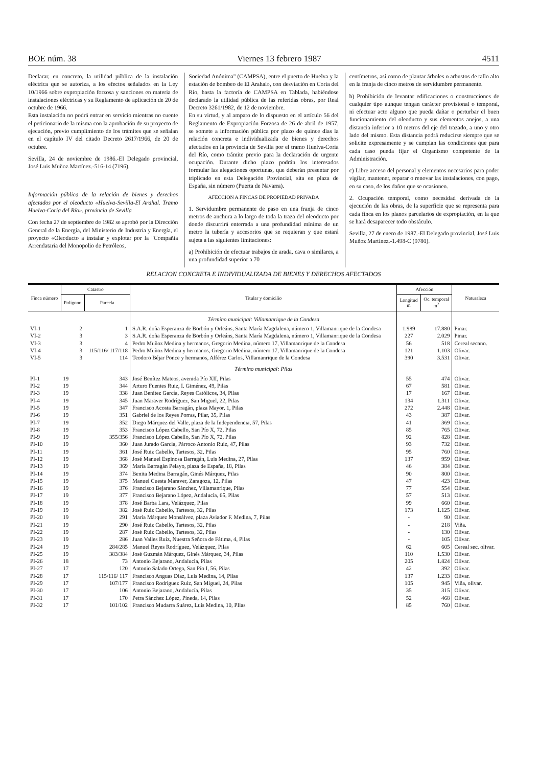BOE núm. 38 Viernes 13 febrero 1987 4511
Declarar, en concreto, la utilidad pública de la instalación eléctrica que se autoriza, a los efectos señalados en la Ley 10/1966 sobre expropiación forzosa y sanciones en materia de instalaciones eléctricas y su Reglamento de aplicación de 20 de octubre de 1966.
Esta instalación no podrá entrar en servicio mientras no cuente el peticionario de la misma con la aprobación de su proyecto de ejecución, previo cumplimiento de los trámites que se señalan en el capítulo IV del citado Decreto 2617/1966, de 20 de octubre.
Sevilla, 24 de noviembre de 1986.-El Delegado provincial, José Luis Muñoz Martínez.-516-14 (7196).
Información pública de la relación de bienes y derechos afectados por el oleoducto «Huelva-Sevilla-El Arahal. Tramo Huelva-Coria del Río», provincia de Sevilla
Con fecha 27 de septiembre de 1982 se aprobó por la Dirección General de la Energía, del Ministerio de Industria y Energía, el proyecto «Oleoducto a instalar y explotar por la "Compañía Arrendataria del Monopolio de Petróleos,
Sociedad Anónima" (CAMPSA), entre el puerto de Huelva y la estación de bombeo de El Arahal», con desviación en Coria del Río, hasta la factoría de CAMPSA en Tablada, habiéndose declarado la utilidad pública de las referidas obras, por Real Decreto 3261/1982, de 12 de noviembre.
En su virtud, y al amparo de lo dispuesto en el artículo 56 del Reglamento de Expropiación Forzosa de 26 de abril de 1957, se somete a información pública por plazo de quince días la relación concreta e individualizada de bienes y derechos afectados en la provincia de Sevilla por el tramo Huelva-Coria del Río, como trámite previo para la declaración de urgente ocupación. Durante dicho plazo podrán los interesados formular las alegaciones oportunas, que deberán presentar por triplicado en esta Delegación Provincial, sita en plaza de España, sin número (Puerta de Navarra).
AFECCION A FINCAS DE PROPIEDAD PRIVADA
1. Servidumbre permanente de paso en una franja de cinco metros de anchura a lo largo de toda la traza del oleoducto por donde discurrirá enterrada a una profundidad mínima de un metro la tubería y accesorios que se requieran y que estará sujeta a las siguientes limitaciones:
a) Prohibición de efectuar trabajos de arada, cava o similares, a una profundidad superior a 70
centímetros, así como de plantar árboles o arbustos de tallo alto en la franja de cinco metros de servidumbre permanente.
b) Prohibición de levantar edificaciones o construcciones de cualquier tipo aunque tengan carácter provisional o temporal, ni efectuar acto alguno que pueda dañar o perturbar el buen funcionamiento del oleoducto y sus elementos anejos, a una distancia inferior a 10 metros del eje del trazado, a uno y otro lado del mismo. Esta distancia podrá reducirse siempre que se solicite expresamente y se cumplan las condiciones que para cada caso pueda fijar el Organismo competente de la Administración.
c) Libre acceso del personal y elementos necesarios para poder vigilar, mantener, reparar o renovar las instalaciones, con pago, en su caso, de los daños que se ocasionen.
2. Ocupación temporal, como necesidad derivada de la ejecución de las obras, de la superficie que se representa para cada finca en los planos parcelarios de expropiación, en la que se hará desaparecer todo obstáculo.
Sevilla, 27 de enero de 1987.-El Delegado provincial, José Luis Muñoz Martínez.-1.498-C (9780).
RELACION CONCRETA E INDIVIDUALIZADA DE BIENES Y DERECHOS AFECTADOS
| Finca número | Catastro | | Titular y domicilio | Afección | | Naturaleza |
| --- | --- | --- | --- | --- | --- | --- |
| | Polígono | Parcela | | Longitud m | Oc. temporal m<sup>2</sup> | |
| | | | Término municipal: Villamanrique de la Condesa | | | |
| VI-1 | 2 | 1 | S.A.R. doña Esperanza de Borbón y Orleáns, Santa María Magdalena, número 1, Villamanrique de la Condesa | 1.989 | 17.880 | Pinar. |
| VI-2 | 3 | 3 | S.A.R. doña Esperanza de Borbón y Orleáns, Santa María Magdalena, número 1, Villamanrique de la Condesa | 227 | 2.029 | Pinar. |
| VI-3 | 3 | 4 | Pedro Muñoz Medina y hermanos, Gregorio Medina, número 17, Villamanrique de la Condesa | 56 | 518 | Cereal secano. |
| VI-4 | 3 | 115/116/ 117/118 | Pedro Muñoz Medina y hermanos, Gregorio Medina, número 17, Villamanrique de la Condesa | 121 | 1.103 | Olivar. |
| VI-5 | 3 | 114 | Teodoro Béjar Ponce y hermanos, Alférez Carlos, Villamanrique de la Condesa | 390 | 3.531 | Olivar. |
| | | | Término municipal: Pilas | | | |
| PI-1 | 19 | 343 | José Benítez Mateos, avenida Pío XII, Pilas | 55 | 474 | Olivar. |
| PI-2 | 19 | 344 | Arturo Fuentes Ruiz, I. Giménez, 49, Pilas | 67 | 581 | Olivar. |
| PI-3 | 19 | 338 | Juan Benítez García, Reyes Católicos, 34, Pilas | 17 | 167 | Olivar. |
| PI-4 | 19 | 345 | Juan Maraver Rodríguez, San Miguel, 22, Pilas | 134 | 1.311 | Olivar. |
| PI-5 | 19 | 347 | Francisco Acosta Barragán, plaza Mayor, 1, Pilas | 272 | 2.448 | Olivar. |
| PI-6 | 19 | 351 | Gabriel de los Reyes Porras, Pilar, 35, Pilas | 43 | 387 | Olivar. |
| PI-7 | 19 | 352 | Diego Márquez del Valle, plaza de la Independencia, 57, Pilas | 41 | 369 | Olivar. |
| PI-8 | 19 | 353 | Francisco López Cabello, San Pío X, 72, Pilas | 85 | 765 | Olivar. |
| PI-9 | 19 | 355/356 | Francisco López Cabello, San Pío X, 72, Pilas | 92 | 828 | Olivar. |
| PI-10 | 19 | 360 | Juan Jurado García, Párroco Antonio Ruiz, 47, Pilas | 93 | 732 | Olivar. |
| PI-11 | 19 | 361 | José Ruiz Cabello, Tartesos, 32, Pilas | 95 | 760 | Olivar. |
| PI-12 | 19 | 368 | José Manuel Espinosa Barragán, Luis Medina, 27, Pilas | 137 | 959 | Olivar. |
| PI-13 | 19 | 369 | María Barragán Pelayo, plaza de España, 18, Pilas | 46 | 384 | Olivar. |
| PI-14 | 19 | 374 | Benita Medina Barragán, Ginés Márquez, Pilas | 90 | 800 | Olivar. |
| PI-15 | 19 | 375 | Manuel Cuesta Maraver, Zaragoza, 12, Pilas | 47 | 423 | Olivar. |
| PI-16 | 19 | 376 | Francisco Bejarano Sánchez, Villamanrique, Pilas | 77 | 554 | Olivar. |
| PI-17 | 19 | 377 | Francisco Bejarano López, Andalucía, 65, Pilas | 57 | 513 | Olivar. |
| PI-18 | 19 | 378 | José Barba Lara, Velázquez, Pilas | 99 | 660 | Olivar. |
| PI-19 | 19 | 382 | José Ruiz Cabello, Tartesos, 32, Pilas | 173 | 1.125 | Olivar. |
| PI-20 | 19 | 291 | María Márquez Monsálvez, plaza Aviador F. Medina, 7, Pilas | - | 90 | Olivar. |
| PI-21 | 19 | 290 | José Ruiz Cabello, Tartesos, 32, Pilas | - | 218 | Viña. |
| PI-22 | 19 | 287 | José Ruiz Cabello, Tartesos, 32, Pilas | - | 130 | Olivar. |
| PI-23 | 19 | 286 | Juan Valles Ruiz, Nuestra Señora de Fátima, 4, Pilas | - | 105 | Olivar. |
| PI-24 | 19 | 284/285 | Manuel Reyes Rodríguez, Velázquez, Pilas | 62 | 605 | Cereal sec. olivar. |
| PI-25 | 19 | 383/384 | José Guzmán Márquez, Ginés Márquez, 34, Pilas | 110 | 1.530 | Olivar. |
| PI-26 | 18 | 73 | Antonio Bejarano, Andalucía, Pilas | 205 | 1.824 | Olivar. |
| PI-27 | 17 | 120 | Antonio Salado Ortega, San Pío I, 56, Pilas | 42 | 392 | Olivar. |
| PI-28 | 17 | 115/116/ 117 | Francisco Anguas Díaz, Luis Medina, 14, Pilas | 137 | 1.233 | Olivar. |
| PI-29 | 17 | 107/177 | Francisco Rodríguez Ruiz, San Miguel, 24, Pilas | 105 | 945 | Viña, olivar. |
| PI-30 | 17 | 106 | Antonio Bejarano, Andalucía, Pilas | 35 | 315 | Olivar. |
| PI-31 | 17 | 170 | Petra Sánchez López, Pineda, 14, Pilas | 52 | 468 | Olivar. |
| PI-32 | 17 | 101/102 | Francisco Mudarra Suárez, Luis Medina, 10, PIlas | 85 | 760 | Olivar. |